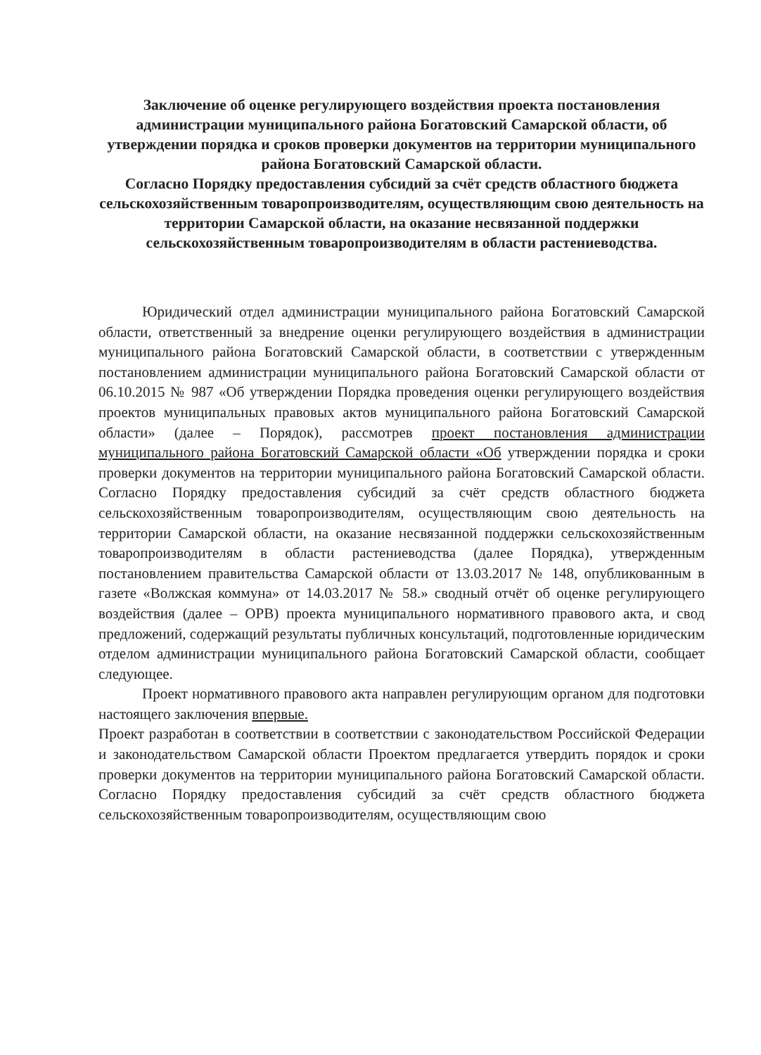Заключение об оценке регулирующего воздействия проекта постановления администрации муниципального района Богатовский Самарской области, об утверждении порядка и сроков проверки документов на территории муниципального района Богатовский Самарской области.
Согласно Порядку предоставления субсидий за счёт средств областного бюджета сельскохозяйственным товаропроизводителям, осуществляющим свою деятельность на территории Самарской области, на оказание несвязанной поддержки сельскохозяйственным товаропроизводителям в области растениеводства.
Юридический отдел администрации муниципального района Богатовский Самарской области, ответственный за внедрение оценки регулирующего воздействия в администрации муниципального района Богатовский Самарской области, в соответствии с утвержденным постановлением администрации муниципального района Богатовский Самарской области от 06.10.2015 № 987 «Об утверждении Порядка проведения оценки регулирующего воздействия проектов муниципальных правовых актов муниципального района Богатовский Самарской области» (далее – Порядок), рассмотрев проект постановления администрации муниципального района Богатовский Самарской области «Об утверждении порядка и сроки проверки документов на территории муниципального района Богатовский Самарской области. Согласно Порядку предоставления субсидий за счёт средств областного бюджета сельскохозяйственным товаропроизводителям, осуществляющим свою деятельность на территории Самарской области, на оказание несвязанной поддержки сельскохозяйственным товаропроизводителям в области растениеводства (далее Порядка), утвержденным постановлением правительства Самарской области от 13.03.2017 № 148, опубликованным в газете «Волжская коммуна» от 14.03.2017 № 58.» сводный отчёт об оценке регулирующего воздействия (далее – ОРВ) проекта муниципального нормативного правового акта, и свод предложений, содержащий результаты публичных консультаций, подготовленные юридическим отделом администрации муниципального района Богатовский Самарской области, сообщает следующее.
Проект нормативного правового акта направлен регулирующим органом для подготовки настоящего заключения впервые.
Проект разработан в соответствии в соответствии с законодательством Российской Федерации и законодательством Самарской области Проектом предлагается утвердить порядок и сроки проверки документов на территории муниципального района Богатовский Самарской области. Согласно Порядку предоставления субсидий за счёт средств областного бюджета сельскохозяйственным товаропроизводителям, осуществляющим свою